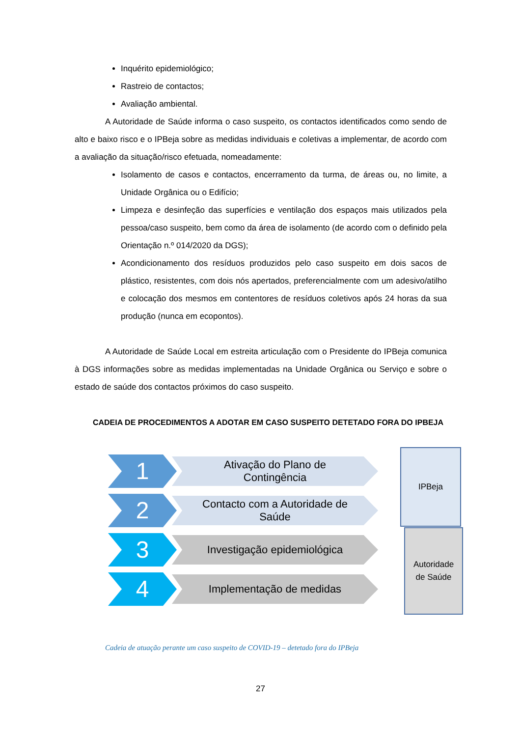Inquérito epidemiológico;
Rastreio de contactos;
Avaliação ambiental.
A Autoridade de Saúde informa o caso suspeito, os contactos identificados como sendo de alto e baixo risco e o IPBeja sobre as medidas individuais e coletivas a implementar, de acordo com a avaliação da situação/risco efetuada, nomeadamente:
Isolamento de casos e contactos, encerramento da turma, de áreas ou, no limite, a Unidade Orgânica ou o Edifício;
Limpeza e desinfeção das superfícies e ventilação dos espaços mais utilizados pela pessoa/caso suspeito, bem como da área de isolamento (de acordo com o definido pela Orientação n.º 014/2020 da DGS);
Acondicionamento dos resíduos produzidos pelo caso suspeito em dois sacos de plástico, resistentes, com dois nós apertados, preferencialmente com um adesivo/atilho e colocação dos mesmos em contentores de resíduos coletivos após 24 horas da sua produção (nunca em ecopontos).
A Autoridade de Saúde Local em estreita articulação com o Presidente do IPBeja comunica à DGS informações sobre as medidas implementadas na Unidade Orgânica ou Serviço e sobre o estado de saúde dos contactos próximos do caso suspeito.
CADEIA DE PROCEDIMENTOS A ADOTAR EM CASO SUSPEITO DETETADO FORA DO IPBEJA
1
Ativação do Plano de
Contingência
2
Contacto com a Autoridade de
Saúde
3
Investigação epidemiológica
4
Implementação de medidas
IPBeja
Autoridade
de Saúde
Cadeia de atuação perante um caso suspeito de COVID-19 – detetado fora do IPBeja
27